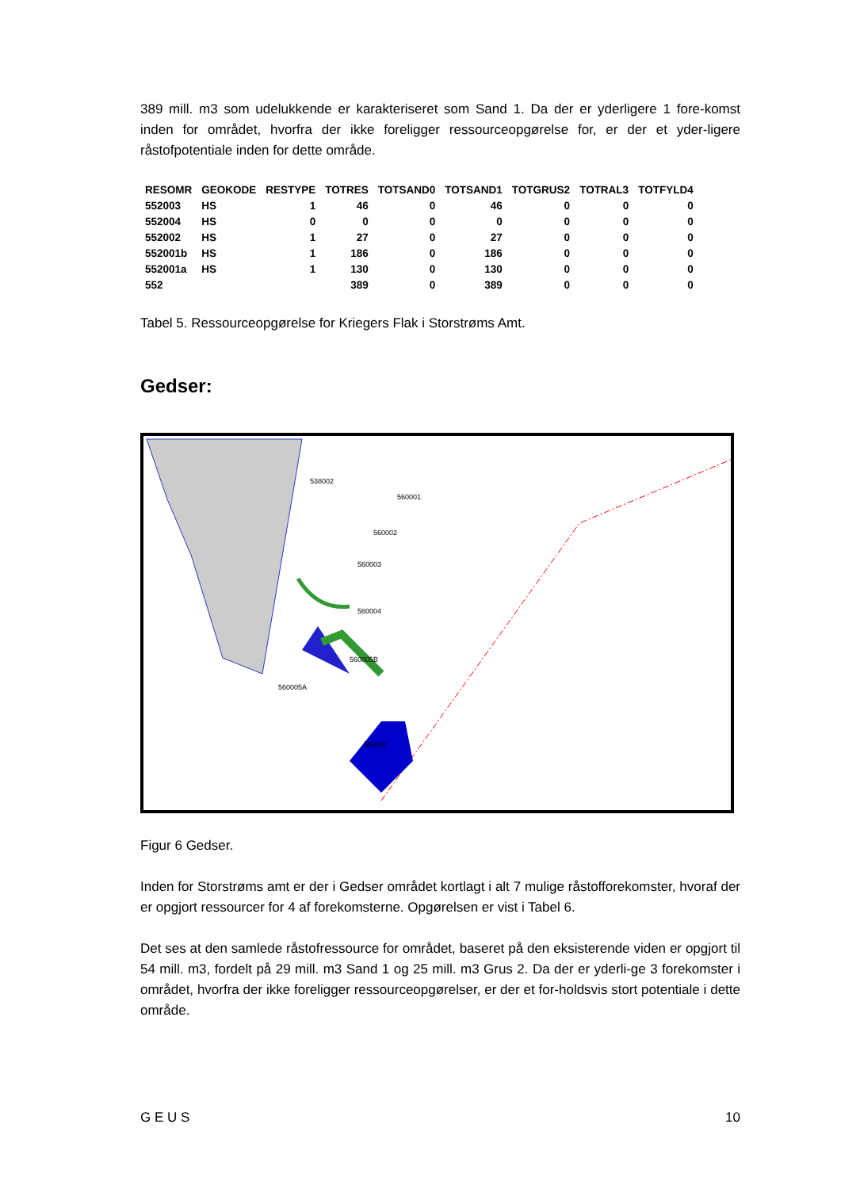389 mill. m3 som udelukkende er karakteriseret som Sand 1. Da der er yderligere 1 fore-komst inden for området, hvorfra der ikke foreligger ressourceopgørelse for, er der et yder-ligere råstofpotentiale inden for dette område.
| RESOMR | GEOKODE | RESTYPE | TOTRES | TOTSAND0 | TOTSAND1 | TOTGRUS2 | TOTRAL3 | TOTFYLD4 |
| --- | --- | --- | --- | --- | --- | --- | --- | --- |
| 552003 | HS | 1 | 46 | 0 | 46 | 0 | 0 | 0 |
| 552004 | HS | 0 | 0 | 0 | 0 | 0 | 0 | 0 |
| 552002 | HS | 1 | 27 | 0 | 27 | 0 | 0 | 0 |
| 552001b | HS | 1 | 186 | 0 | 186 | 0 | 0 | 0 |
| 552001a | HS | 1 | 130 | 0 | 130 | 0 | 0 | 0 |
| 552 | | | 389 | 0 | 389 | 0 | 0 | 0 |
Tabel 5. Ressourceopgørelse for Kriegers Flak i Storstrøms Amt.
Gedser:
538002
560001
560002
560003
560004
560005B
560005A
560007
Figur 6 Gedser.
Inden for Storstrøms amt er der i Gedser området kortlagt i alt 7 mulige råstofforekomster, hvoraf der er opgjort ressourcer for 4 af forekomsterne. Opgørelsen er vist i Tabel 6.
Det ses at den samlede råstofressource for området, baseret på den eksisterende viden er opgjort til 54 mill. m3, fordelt på 29 mill. m3 Sand 1 og 25 mill. m3 Grus 2. Da der er yderli-ge 3 forekomster i området, hvorfra der ikke foreligger ressourceopgørelser, er der et for-holdsvis stort potentiale i dette område.
G E U S 10